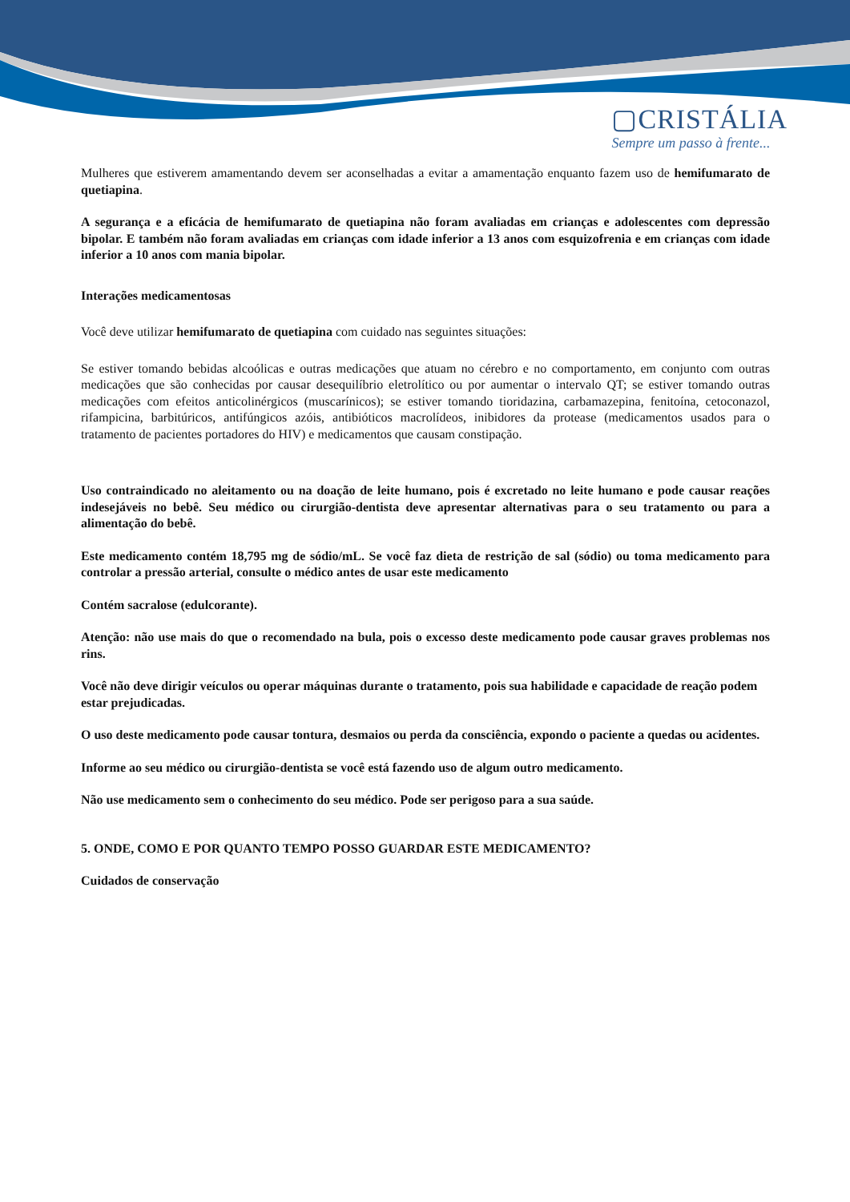▢CRISTÁLIA
Sempre um passo à frente...
Mulheres que estiverem amamentando devem ser aconselhadas a evitar a amamentação enquanto fazem uso de hemifumarato de quetiapina.
A segurança e a eficácia de hemifumarato de quetiapina não foram avaliadas em crianças e adolescentes com depressão bipolar. E também não foram avaliadas em crianças com idade inferior a 13 anos com esquizofrenia e em crianças com idade inferior a 10 anos com mania bipolar.
Interações medicamentosas
Você deve utilizar hemifumarato de quetiapina com cuidado nas seguintes situações:
Se estiver tomando bebidas alcoólicas e outras medicações que atuam no cérebro e no comportamento, em conjunto com outras medicações que são conhecidas por causar desequilíbrio eletrolítico ou por aumentar o intervalo QT; se estiver tomando outras medicações com efeitos anticolinérgicos (muscarínicos); se estiver tomando tioridazina, carbamazepina, fenitoína, cetoconazol, rifampicina, barbitúricos, antifúngicos azóis, antibióticos macrolídeos, inibidores da protease (medicamentos usados para o tratamento de pacientes portadores do HIV) e medicamentos que causam constipação.
Uso contraindicado no aleitamento ou na doação de leite humano, pois é excretado no leite humano e pode causar reações indesejáveis no bebê. Seu médico ou cirurgião-dentista deve apresentar alternativas para o seu tratamento ou para a alimentação do bebê.
Este medicamento contém 18,795 mg de sódio/mL. Se você faz dieta de restrição de sal (sódio) ou toma medicamento para controlar a pressão arterial, consulte o médico antes de usar este medicamento
Contém sacralose (edulcorante).
Atenção: não use mais do que o recomendado na bula, pois o excesso deste medicamento pode causar graves problemas nos rins.
Você não deve dirigir veículos ou operar máquinas durante o tratamento, pois sua habilidade e capacidade de reação podem estar prejudicadas.
O uso deste medicamento pode causar tontura, desmaios ou perda da consciência, expondo o paciente a quedas ou acidentes.
Informe ao seu médico ou cirurgião-dentista se você está fazendo uso de algum outro medicamento.
Não use medicamento sem o conhecimento do seu médico. Pode ser perigoso para a sua saúde.
5. ONDE, COMO E POR QUANTO TEMPO POSSO GUARDAR ESTE MEDICAMENTO?
Cuidados de conservação